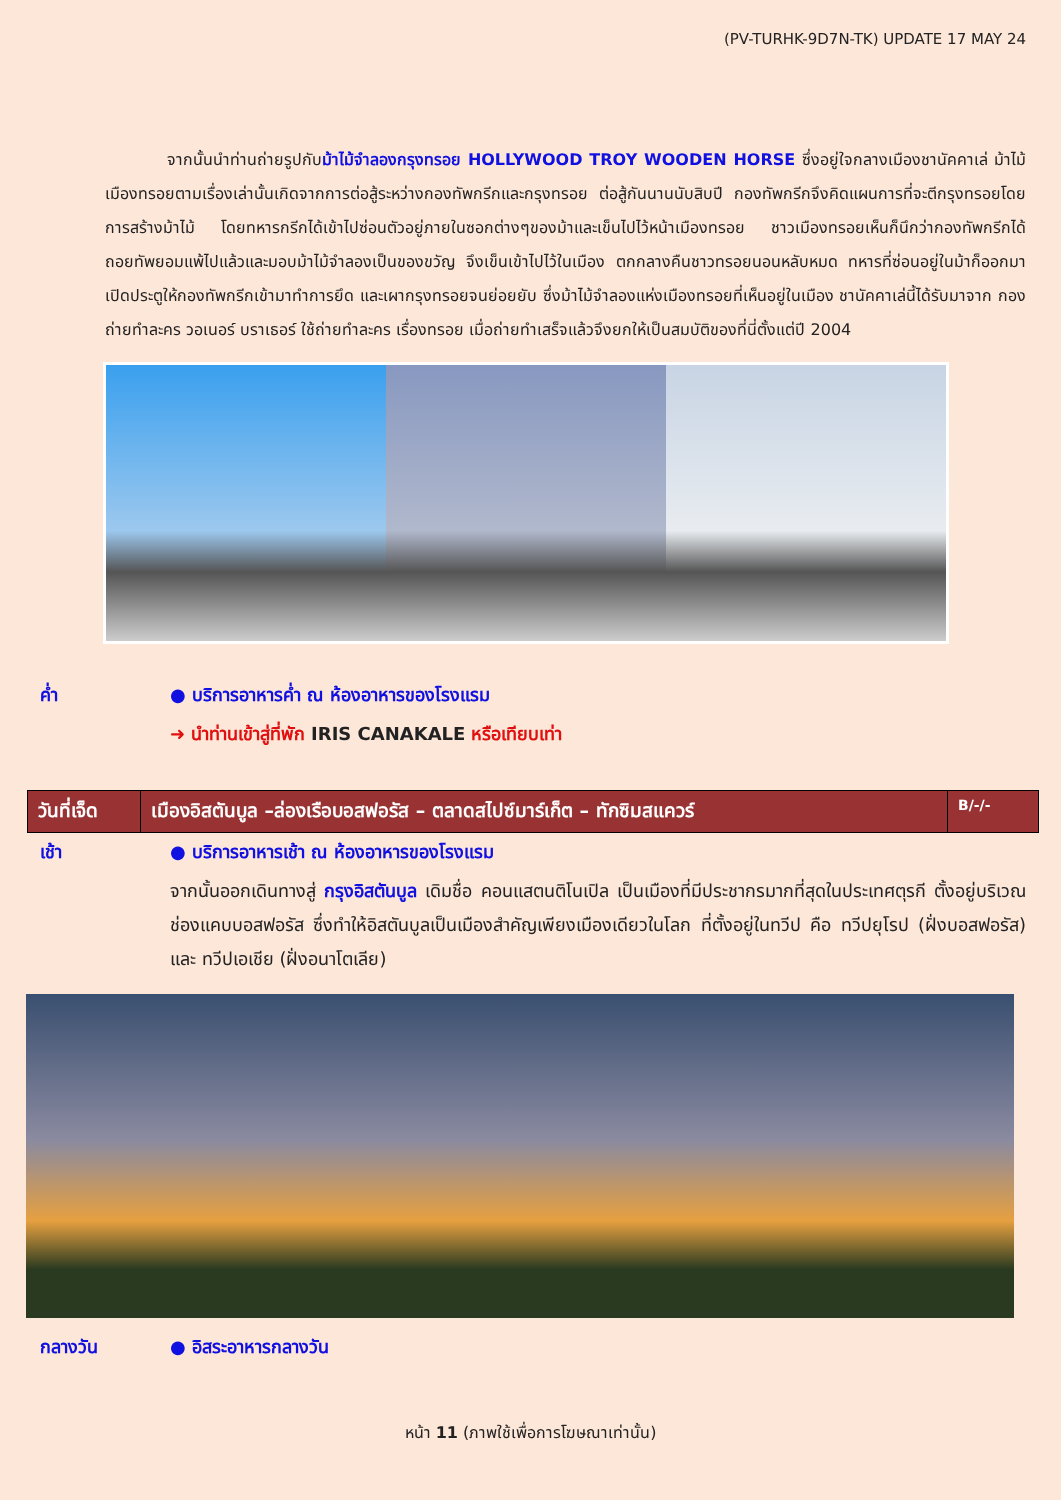(PV-TURHK-9D7N-TK) UPDATE 17 MAY 24
จากนั้นนำท่านถ่ายรูปกับม้าไม้จำลองกรุงทรอย HOLLYWOOD TROY WOODEN HORSE ซึ่งอยู่ใจกลางเมืองชานัคคาเล่ ม้าไม้เมืองทรอยตามเรื่องเล่านั้นเกิดจากการต่อสู้ระหว่างกองทัพกรีกและกรุงทรอย ต่อสู้กันนานนับสิบปี กองทัพกรีกจึงคิดแผนการที่จะตีกรุงทรอยโดยการสร้างม้าไม้ โดยทหารกรีกได้เข้าไปซ่อนตัวอยู่ภายในซอกต่างๆของม้าและเข็นไปไว้หน้าเมืองทรอย ชาวเมืองทรอยเห็นก็นึกว่ากองทัพกรีกได้ถอยทัพยอมแพ้ไปแล้วและมอบม้าไม้จำลองเป็นของขวัญ จึงเข็นเข้าไปไว้ในเมือง ตกกลางคืนชาวทรอยนอนหลับหมด ทหารที่ซ่อนอยู่ในม้าก็ออกมาเปิดประตูให้กองทัพกรีกเข้ามาทำการยึด และเผากรุงทรอยจนย่อยยับ ซึ่งม้าไม้จำลองแห่งเมืองทรอยที่เห็นอยู่ในเมือง ชานัคคาเล่นี้ได้รับมาจาก กองถ่ายทำละคร วอเนอร์ บราเธอร์ ใช้ถ่ายทำละคร เรื่องทรอย เมื่อถ่ายทำเสร็จแล้วจึงยกให้เป็นสมบัติของที่นี่ตั้งแต่ปี 2004
ค่ำ ● บริการอาหารค่ำ ณ ห้องอาหารของโรงแรม
➜ นำท่านเข้าสู่ที่พัก IRIS CANAKALE หรือเทียบเท่า
| วันที่เจ็ด | เมืองอิสตันบูล –ล่องเรือบอสฟอรัส – ตลาดสไปซ์มาร์เก็ต – ทักซิมสแควร์ | B/-/- |
เช้า ● บริการอาหารเช้า ณ ห้องอาหารของโรงแรม
จากนั้นออกเดินทางสู่ กรุงอิสตันบูล เดิมชื่อ คอนแสตนติโนเปิล เป็นเมืองที่มีประชากรมากที่สุดในประเทศตุรกี ตั้งอยู่บริเวณช่องแคบบอสฟอรัส ซึ่งทำให้อิสตันบูลเป็นเมืองสำคัญเพียงเมืองเดียวในโลก ที่ตั้งอยู่ในทวีป คือ ทวีปยุโรป (ฝั่งบอสฟอรัส) และ ทวีปเอเชีย (ฝั่งอนาโตเลีย)
กลางวัน ● อิสระอาหารกลางวัน
หน้า 11 (ภาพใช้เพื่อการโฆษณาเท่านั้น)